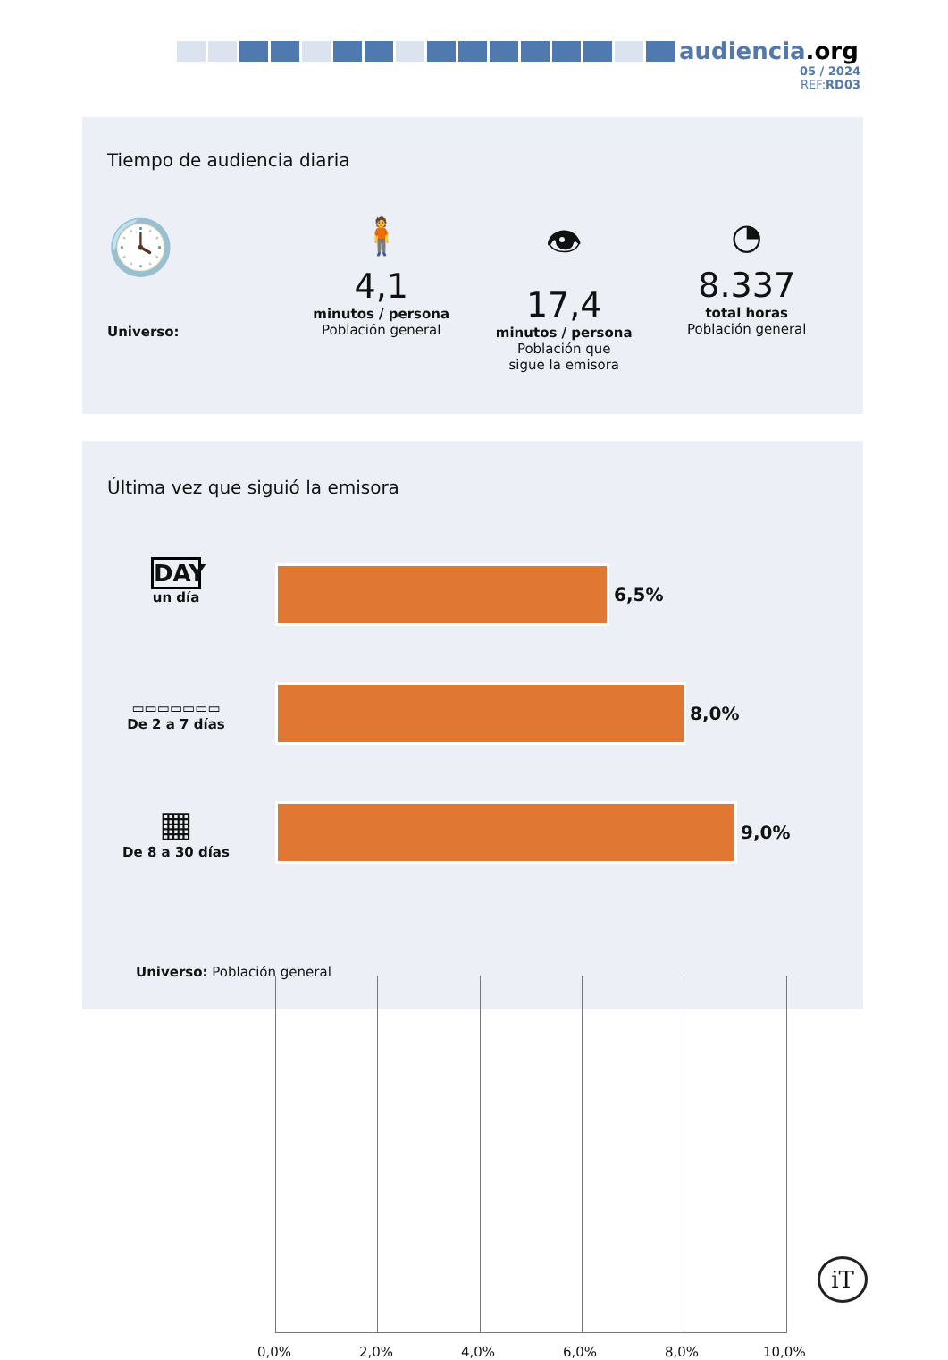audiencia.org
05 / 2024
REF:RD03
Tiempo de audiencia diaria
🕓
Universo:
🧍
4,1
minutos / persona
Población general
👁
17,4
minutos / persona
Población que
sigue la emisora
◔
8.337
total horas
Población general
Última vez que siguió la emisora
6,5%
8,0%
9,0%
DAY
un día
▭▭▭▭▭▭▭
De 2 a 7 días
▦
De 8 a 30 días
0,0% 2,0% 4,0% 6,0% 8,0% 10,0%
Universo: Población general
iT